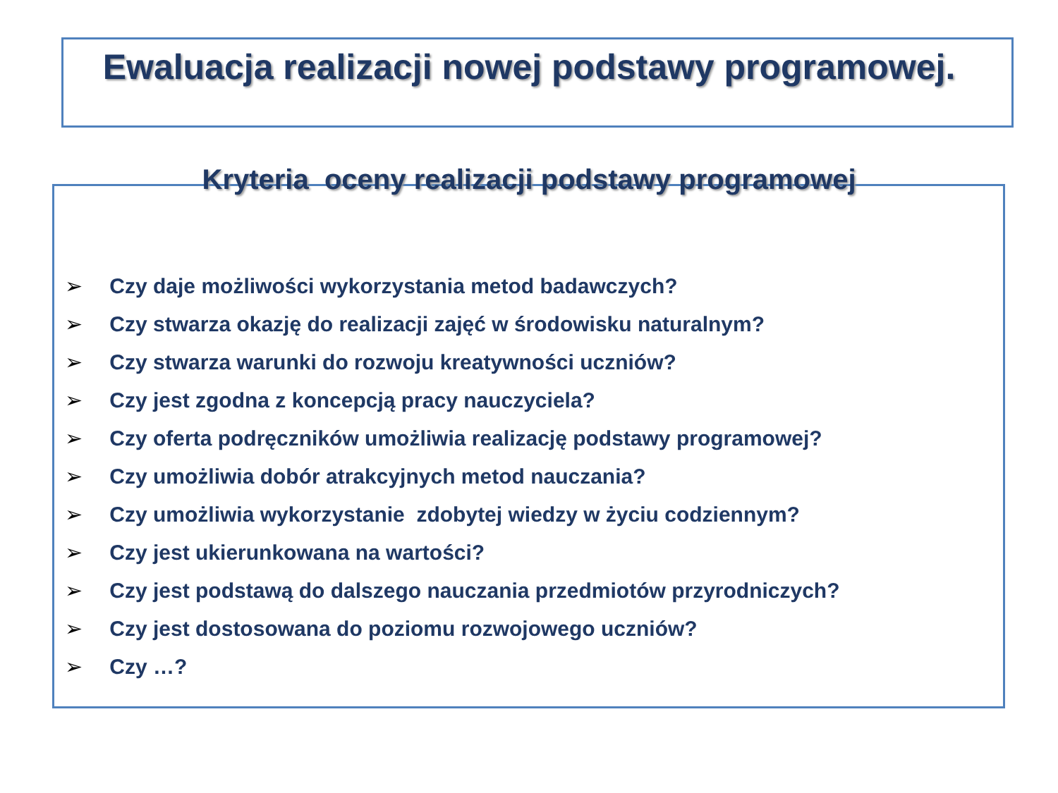Ewaluacja realizacji nowej podstawy programowej.
Kryteria oceny realizacji podstawy programowej
➢ Czy daje możliwości wykorzystania metod badawczych?
➢ Czy stwarza okazję do realizacji zajęć w środowisku naturalnym?
➢ Czy stwarza warunki do rozwoju kreatywności uczniów?
➢ Czy jest zgodna z koncepcją pracy nauczyciela?
➢ Czy oferta podręczników umożliwia realizację podstawy programowej?
➢ Czy umożliwia dobór atrakcyjnych metod nauczania?
➢ Czy umożliwia wykorzystanie zdobytej wiedzy w życiu codziennym?
➢ Czy jest ukierunkowana na wartości?
➢ Czy jest podstawą do dalszego nauczania przedmiotów przyrodniczych?
➢ Czy jest dostosowana do poziomu rozwojowego uczniów?
➢ Czy …?